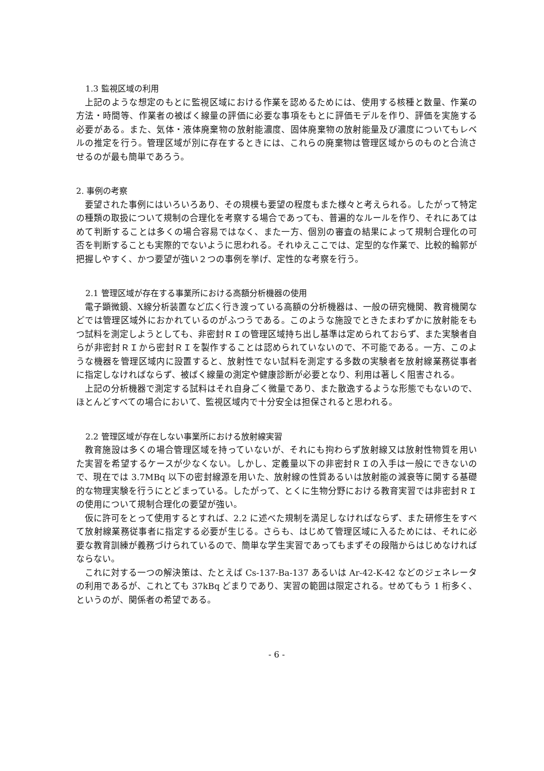1.3 監視区域の利用
上記のような想定のもとに監視区域における作業を認めるためには、使用する核種と数量、作業の方法・時間等、作業者の被ばく線量の評価に必要な事項をもとに評価モデルを作り、評価を実施する必要がある。また、気体・液体廃棄物の放射能濃度、固体廃棄物の放射能量及び濃度についてもレベルの推定を行う。管理区域が別に存在するときには、これらの廃棄物は管理区域からのものと合流させるのが最も簡単であろう。
2. 事例の考察
要望された事例にはいろいろあり、その規模も要望の程度もまた様々と考えられる。したがって特定の種類の取扱について規制の合理化を考察する場合であっても、普遍的なルールを作り、それにあてはめて判断することは多くの場合容易ではなく、また一方、個別の審査の結果によって規制合理化の可否を判断することも実際的でないように思われる。それゆえここでは、定型的な作業で、比較的輪郭が把握しやすく、かつ要望が強い２つの事例を挙げ、定性的な考察を行う。
2.1 管理区域が存在する事業所における高額分析機器の使用
電子顕微鏡、X線分析装置など広く行き渡っている高額の分析機器は、一般の研究機関、教育機関などでは管理区域外におかれているのがふつうである。このような施設でときたまわずかに放射能をもつ試料を測定しようとしても、非密封ＲＩの管理区域持ち出し基準は定められておらず、また実験者自らが非密封ＲＩから密封ＲＩを製作することは認められていないので、不可能である。一方、このような機器を管理区域内に設置すると、放射性でない試料を測定する多数の実験者を放射線業務従事者に指定しなければならず、被ばく線量の測定や健康診断が必要となり、利用は著しく阻害される。
上記の分析機器で測定する試料はそれ自身ごく微量であり、また散逸するような形態でもないので、ほとんどすべての場合において、監視区域内で十分安全は担保されると思われる。
2.2 管理区域が存在しない事業所における放射線実習
教育施設は多くの場合管理区域を持っていないが、それにも拘わらず放射線又は放射性物質を用いた実習を希望するケースが少なくない。しかし、定義量以下の非密封ＲＩの入手は一般にできないので、現在では 3.7MBq 以下の密封線源を用いた、放射線の性質あるいは放射能の減衰等に関する基礎的な物理実験を行うにとどまっている。したがって、とくに生物分野における教育実習では非密封ＲＩの使用について規制合理化の要望が強い。
仮に許可をとって使用するとすれば、2.2 に述べた規制を満足しなければならず、また研修生をすべて放射線業務従事者に指定する必要が生じる。さらも、はじめて管理区域に入るためには、それに必要な教育訓練が義務づけられているので、簡単な学生実習であってもまずその段階からはじめなければならない。
これに対する一つの解決策は、たとえば Cs-137-Ba-137 あるいは Ar-42-K-42 などのジェネレータの利用であるが、これとても 37kBq どまりであり、実習の範囲は限定される。せめてもう 1 桁多く、というのが、関係者の希望である。
- 6 -